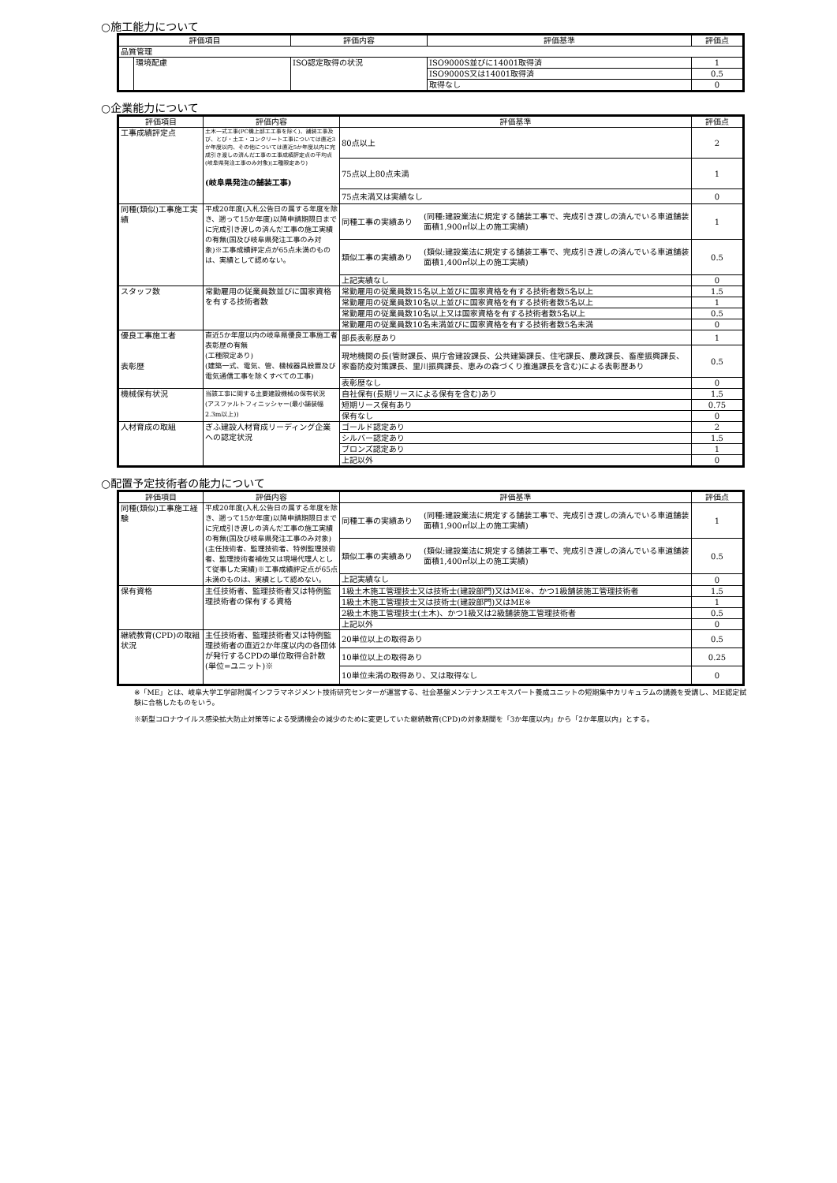○施工能力について
| 評価項目 | | 評価内容 | 評価基準 | 評価点 |
| --- | --- | --- | --- | --- |
| 品質管理 | | | | |
| | 環境配慮 | ISO認定取得の状況 | ISO9000S並びに14001取得済 | 1 |
| | | | ISO9000S又は14001取得済 | 0.5 |
| | | | 取得なし | 0 |
○企業能力について
| 評価項目 | 評価内容 | 評価基準 | | 評価点 |
| --- | --- | --- | --- | --- |
| 工事成績評定点 | 土木一式工事(PC橋上部工工事を除く)、舗装工事及び、とび・土工・コンクリート工事については直近3か年度以内、その他については直近5か年度以内に完成引き渡しの済んだ工事の工事成績評定点の平均点(岐阜県発注工事のみ対象)(工種限定あり) (岐阜県発注の舗装工事) | 80点以上 | | 2 |
| | | 75点以上80点未満 | | 1 |
| | | 75点未満又は実績なし | | 0 |
| 同種(類似)工事施工実績 | 平成20年度(入札公告日の属する年度を除き、遡って15か年度)以降申請期限日までに完成引き渡しの済んだ工事の施工実績の有無(国及び岐阜県発注工事のみ対象)※工事成績評定点が65点未満のものは、実績として認めない。 | 同種工事の実績あり | (同種:建設業法に規定する舗装工事で、完成引き渡しの済んでいる車道舗装面積1,900㎡以上の施工実績) | 1 |
| | | 類似工事の実績あり | (類似:建設業法に規定する舗装工事で、完成引き渡しの済んでいる車道舗装面積1,400㎡以上の施工実績) | 0.5 |
| | | 上記実績なし | | 0 |
| スタッフ数 | 常勤雇用の従業員数並びに国家資格を有する技術者数 | 常勤雇用の従業員数15名以上並びに国家資格を有する技術者数5名以上 | | 1.5 |
| | | 常勤雇用の従業員数10名以上並びに国家資格を有する技術者数5名以上 | | 1 |
| | | 常勤雇用の従業員数10名以上又は国家資格を有する技術者数5名以上 | | 0.5 |
| | | 常勤雇用の従業員数10名未満並びに国家資格を有する技術者数5名未満 | | 0 |
| 優良工事施工者 表彰歴 | 直近5か年度以内の岐阜県優良工事施工者表彰歴の有無 (工種限定あり) (建築一式、電気、管、機械器具設置及び電気通信工事を除くすべての工事) | 部長表彰歴あり | | 1 |
| | | 現地機関の長(管財課長、県庁舎建設課長、公共建築課長、住宅課長、農政課長、畜産振興課長、家畜防疫対策課長、里川振興課長、恵みの森づくり推進課長を含む)による表彰歴あり | | 0.5 |
| | | 表彰歴なし | | 0 |
| 機械保有状況 | 当該工事に関する主要建設機械の保有状況 (アスファルトフィニッシャー(最小舗装幅 2.3m以上)) | 自社保有(長期リースによる保有を含む)あり | | 1.5 |
| | | 短期リース保有あり | | 0.75 |
| | | 保有なし | | 0 |
| 人材育成の取組 | ぎふ建設人材育成リーディング企業への認定状況 | ゴールド認定あり | | 2 |
| | | シルバー認定あり | | 1.5 |
| | | ブロンズ認定あり | | 1 |
| | | 上記以外 | | 0 |
○配置予定技術者の能力について
| 評価項目 | 評価内容 | 評価基準 | | 評価点 |
| --- | --- | --- | --- | --- |
| 同種(類似)工事施工経験 | 平成20年度(入札公告日の属する年度を除き、遡って15か年度)以降申請期限日までに完成引き渡しの済んだ工事の施工実績の有無(国及び岐阜県発注工事のみ対象)(主任技術者、監理技術者、特例監理技術者、監理技術者補佐又は現場代理人として従事した実績)※工事成績評定点が65点未満のものは、実績として認めない。 | 同種工事の実績あり | (同種:建設業法に規定する舗装工事で、完成引き渡しの済んでいる車道舗装面積1,900㎡以上の施工実績) | 1 |
| | | 類似工事の実績あり | (類似:建設業法に規定する舗装工事で、完成引き渡しの済んでいる車道舗装面積1,400㎡以上の施工実績) | 0.5 |
| | | 上記実績なし | | 0 |
| 保有資格 | 主任技術者、監理技術者又は特例監理技術者の保有する資格 | 1級土木施工管理技士又は技術士(建設部門)又はME※、かつ1級舗装施工管理技術者 | | 1.5 |
| | | 1級土木施工管理技士又は技術士(建設部門)又はME※ | | 1 |
| | | 2級土木施工管理技士(土木)、かつ1級又は2級舗装施工管理技術者 | | 0.5 |
| | | 上記以外 | | 0 |
| 継続教育(CPD)の取組状況 | 主任技術者、監理技術者又は特例監理技術者の直近2か年度以内の各団体が発行するCPDの単位取得合計数 (単位=ユニット)※ | 20単位以上の取得あり | | 0.5 |
| | | 10単位以上の取得あり | | 0.25 |
| | | 10単位未満の取得あり、又は取得なし | | 0 |
※「ME」とは、岐阜大学工学部附属インフラマネジメント技術研究センターが運営する、社会基盤メンテナンスエキスパート養成ユニットの短期集中カリキュラムの講義を受講し、ME認定試験に合格したものをいう。
※新型コロナウイルス感染拡大防止対策等による受講機会の減少のために変更していた継続教育(CPD)の対象期間を「3か年度以内」から「2か年度以内」とする。